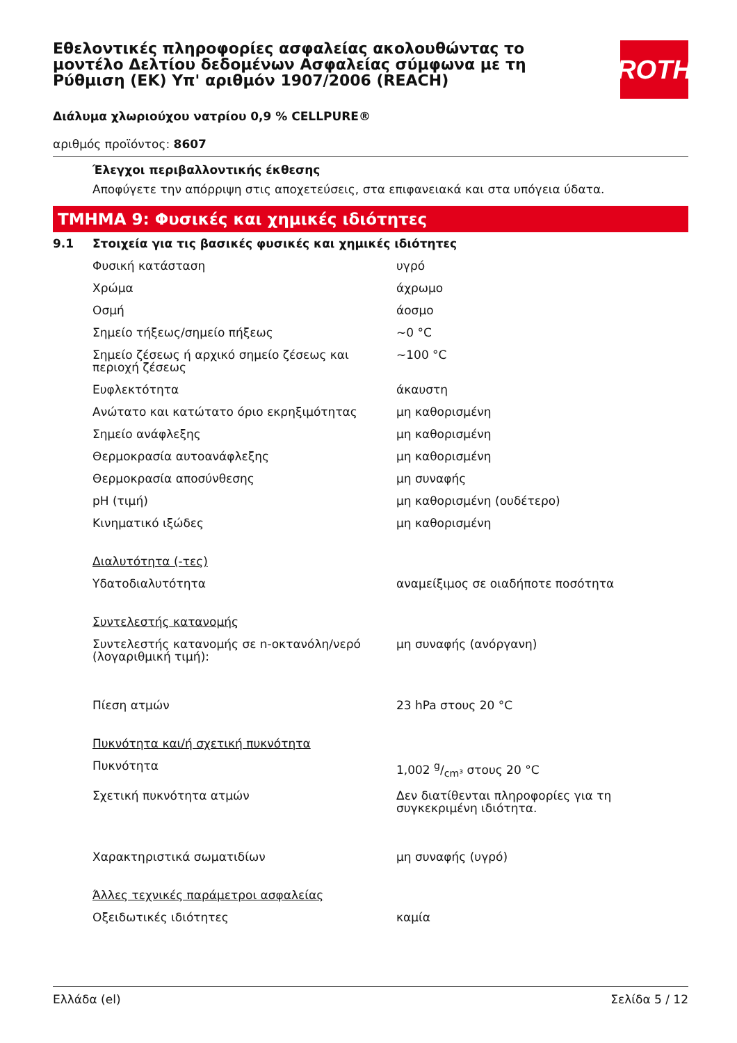ROTH
Εθελοντικές πληροφορίες ασφαλείας ακολουθώντας το μοντέλο Δελτίου δεδομένων Ασφαλείας σύμφωνα με τη Ρύθμιση (ΕΚ) Υπ' αριθμόν 1907/2006 (REACH)
Διάλυμα χλωριούχου νατρίου 0,9 % CELLPURE®
αριθμός προϊόντος: 8607
Έλεγχοι περιβαλλοντικής έκθεσης
Αποφύγετε την απόρριψη στις αποχετεύσεις, στα επιφανειακά και στα υπόγεια ύδατα.
ΤΜΗΜΑ 9: Φυσικές και χημικές ιδιότητες
| 9.1 | Στοιχεία για τις βασικές φυσικές και χημικές ιδιότητες | |
| | Φυσική κατάσταση | υγρό |
| | Χρώμα | άχρωμο |
| | Οσμή | άοσμο |
| | Σημείο τήξεως/σημείο πήξεως | ~0 °C |
| | Σημείο ζέσεως ή αρχικό σημείο ζέσεως και περιοχή ζέσεως | ~100 °C |
| | Ευφλεκτότητα | άκαυστη |
| | Ανώτατο και κατώτατο όριο εκρηξιμότητας | μη καθορισμένη |
| | Σημείο ανάφλεξης | μη καθορισμένη |
| | Θερμοκρασία αυτοανάφλεξης | μη καθορισμένη |
| | Θερμοκρασία αποσύνθεσης | μη συναφής |
| | pH (τιμή) | μη καθορισμένη (ουδέτερο) |
| | Κινηματικό ιξώδες | μη καθορισμένη |
| | Διαλυτότητα (-τες) | |
| | Υδατοδιαλυτότητα | αναμείξιμος σε οιαδήποτε ποσότητα |
| | Συντελεστής κατανομής | |
| | Συντελεστής κατανομής σε n-οκτανόλη/νερό (λογαριθμική τιμή): | μη συναφής (ανόργανη) |
| | Πίεση ατμών | 23 hPa στους 20 °C |
| | Πυκνότητα και/ή σχετική πυκνότητα | |
| | Πυκνότητα | 1,002 g/cm³ στους 20 °C |
| | Σχετική πυκνότητα ατμών | Δεν διατίθενται πληροφορίες για τη συγκεκριμένη ιδιότητα. |
| | Χαρακτηριστικά σωματιδίων | μη συναφής (υγρό) |
| | Άλλες τεχνικές παράμετροι ασφαλείας | |
| | Οξειδωτικές ιδιότητες | καμία |
Ελλάδα (el) Σελίδα 5 / 12